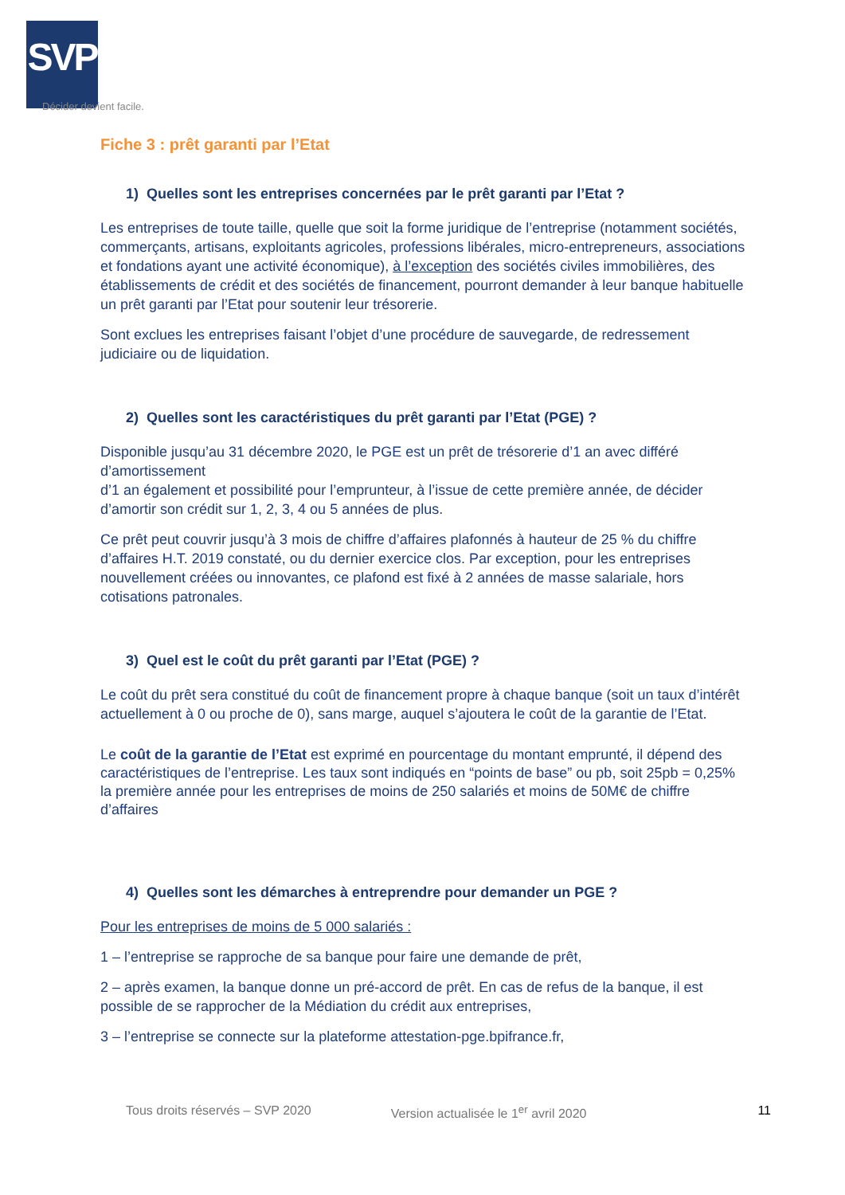SVP
Décider devient facile.
Fiche 3 : prêt garanti par l’Etat
1) Quelles sont les entreprises concernées par le prêt garanti par l’Etat ?
Les entreprises de toute taille, quelle que soit la forme juridique de l’entreprise (notamment sociétés, commerçants, artisans, exploitants agricoles, professions libérales, micro-entrepreneurs, associations et fondations ayant une activité économique), à l’exception des sociétés civiles immobilières, des établissements de crédit et des sociétés de financement, pourront demander à leur banque habituelle un prêt garanti par l’Etat pour soutenir leur trésorerie.
Sont exclues les entreprises faisant l’objet d’une procédure de sauvegarde, de redressement judiciaire ou de liquidation.
2) Quelles sont les caractéristiques du prêt garanti par l’Etat (PGE) ?
Disponible jusqu’au 31 décembre 2020, le PGE est un prêt de trésorerie d’1 an avec différé d’amortissement
d’1 an également et possibilité pour l’emprunteur, à l’issue de cette première année, de décider d’amortir son crédit sur 1, 2, 3, 4 ou 5 années de plus.
Ce prêt peut couvrir jusqu’à 3 mois de chiffre d’affaires plafonnés à hauteur de 25 % du chiffre d’affaires H.T. 2019 constaté, ou du dernier exercice clos. Par exception, pour les entreprises nouvellement créées ou innovantes, ce plafond est fixé à 2 années de masse salariale, hors cotisations patronales.
3) Quel est le coût du prêt garanti par l’Etat (PGE) ?
Le coût du prêt sera constitué du coût de financement propre à chaque banque (soit un taux d’intérêt actuellement à 0 ou proche de 0), sans marge, auquel s’ajoutera le coût de la garantie de l’Etat.
Le coût de la garantie de l’Etat est exprimé en pourcentage du montant emprunté, il dépend des caractéristiques de l’entreprise. Les taux sont indiqués en “points de base” ou pb, soit 25pb = 0,25% la première année pour les entreprises de moins de 250 salariés et moins de 50M€ de chiffre d’affaires
4) Quelles sont les démarches à entreprendre pour demander un PGE ?
Pour les entreprises de moins de 5 000 salariés :
1 – l’entreprise se rapproche de sa banque pour faire une demande de prêt,
2 – après examen, la banque donne un pré-accord de prêt. En cas de refus de la banque, il est possible de se rapprocher de la Médiation du crédit aux entreprises,
3 – l’entreprise se connecte sur la plateforme attestation-pge.bpifrance.fr,
Tous droits réservés – SVP 2020 Version actualisée le 1<sup>er</sup> avril 2020 11